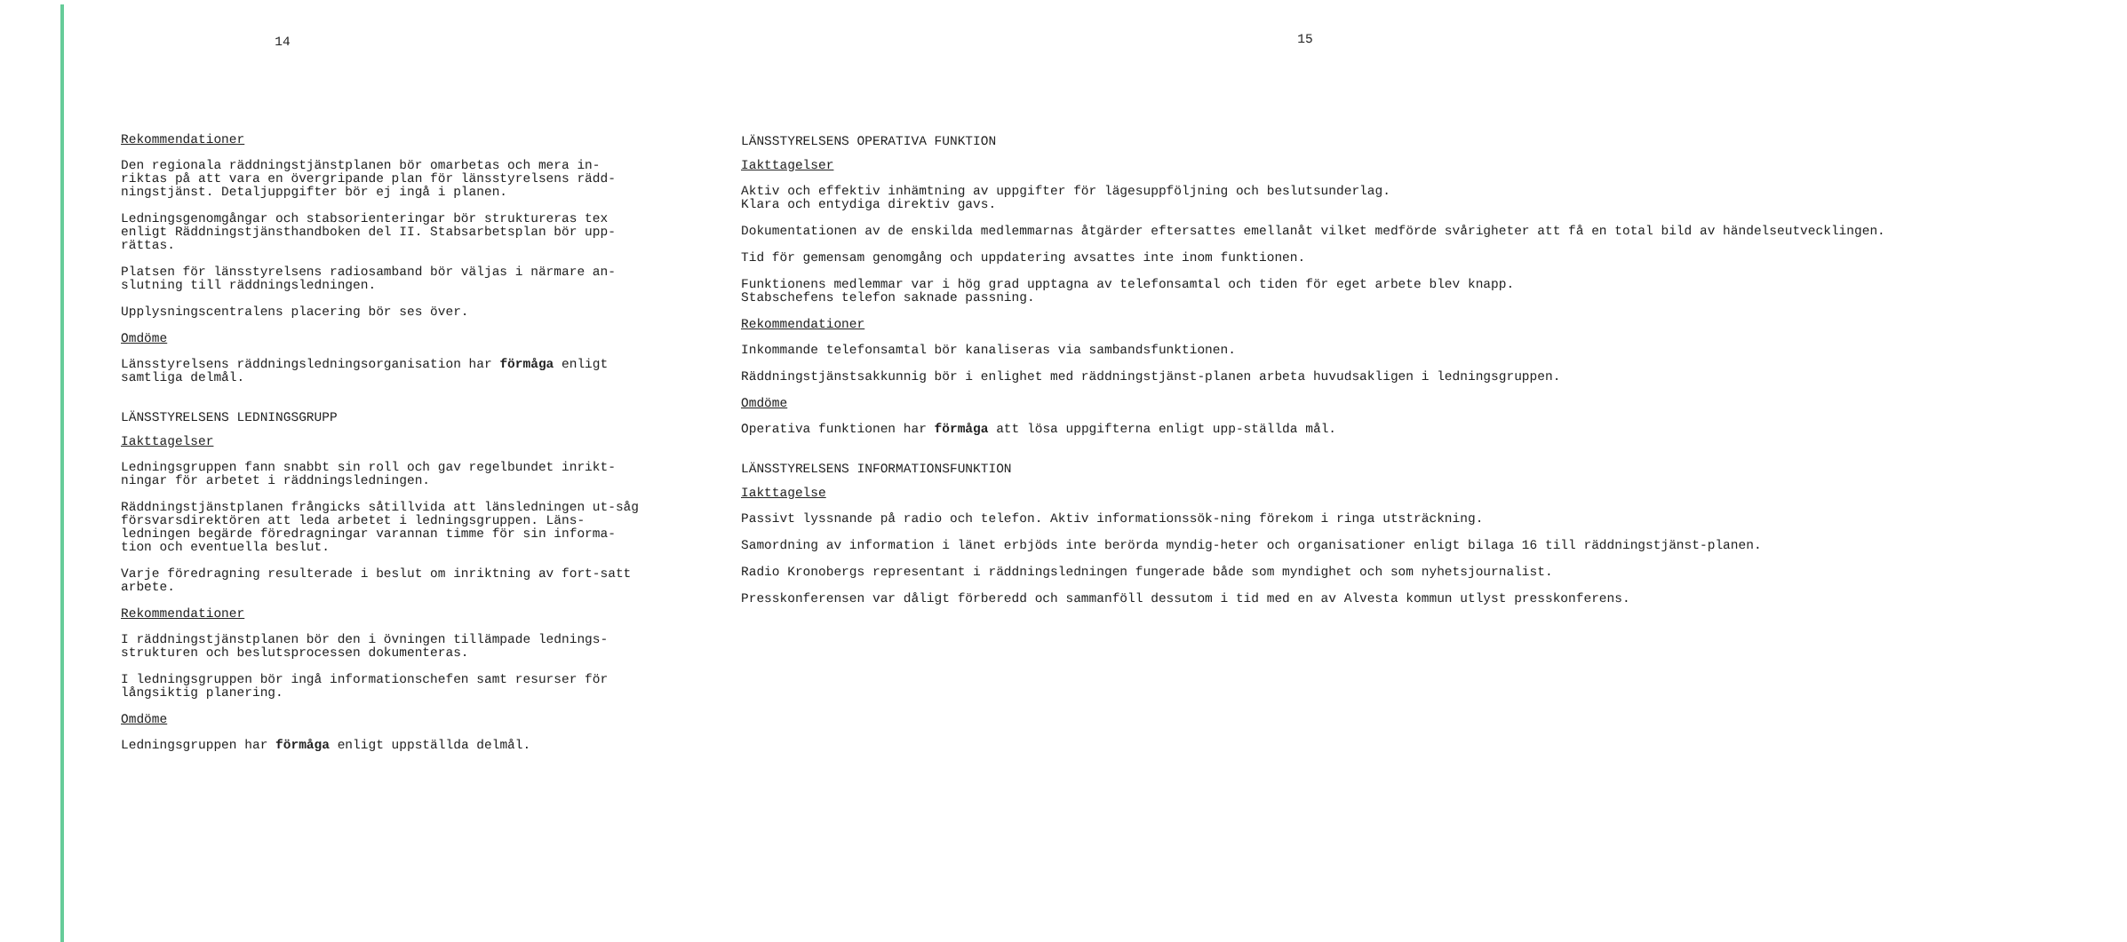14
Rekommendationer
Den regionala räddningstjänstplanen bör omarbetas och mera in-riktas på att vara en övergripande plan för länsstyrelsens rädd-ningstjänst. Detaljuppgifter bör ej ingå i planen.
Ledningsgenomgångar och stabsorienteringar bör struktureras tex enligt Räddningstjänsthandboken del II. Stabsarbetsplan bör upp-rättas.
Platsen för länsstyrelsens radiosamband bör väljas i närmare an-slutning till räddningsledningen.
Upplysningscentralens placering bör ses över.
Omdöme
Länsstyrelsens räddningsledningsorganisation har förmåga enligt samtliga delmål.
LÄNSSTYRELSENS LEDNINGSGRUPP
Iakttagelser
Ledningsgruppen fann snabbt sin roll och gav regelbundet inrikt-ningar för arbetet i räddningsledningen.
Räddningstjänstplanen frångicks såtillvida att länsledningen ut-såg försvarsdirektören att leda arbetet i ledningsgruppen. Läns-ledningen begärde föredragningar varannan timme för sin informa-tion och eventuella beslut.
Varje föredragning resulterade i beslut om inriktning av fort-satt arbete.
Rekommendationer
I räddningstjänstplanen bör den i övningen tillämpade lednings-strukturen och beslutsprocessen dokumenteras.
I ledningsgruppen bör ingå informationschefen samt resurser för långsiktig planering.
Omdöme
Ledningsgruppen har förmåga enligt uppställda delmål.
15
LÄNSSTYRELSENS OPERATIVA FUNKTION
Iakttagelser
Aktiv och effektiv inhämtning av uppgifter för lägesuppföljning och beslutsunderlag.
Klara och entydiga direktiv gavs.
Dokumentationen av de enskilda medlemmarnas åtgärder eftersattes emellanåt vilket medförde svårigheter att få en total bild av händelseutvecklingen.
Tid för gemensam genomgång och uppdatering avsattes inte inom funktionen.
Funktionens medlemmar var i hög grad upptagna av telefonsamtal och tiden för eget arbete blev knapp.
Stabschefens telefon saknade passning.
Rekommendationer
Inkommande telefonsamtal bör kanaliseras via sambandsfunktionen.
Räddningstjänstsakkunnig bör i enlighet med räddningstjänst-planen arbeta huvudsakligen i ledningsgruppen.
Omdöme
Operativa funktionen har förmåga att lösa uppgifterna enligt upp-ställda mål.
LÄNSSTYRELSENS INFORMATIONSFUNKTION
Iakttagelse
Passivt lyssnande på radio och telefon. Aktiv informationssök-ning förekom i ringa utsträckning.
Samordning av information i länet erbjöds inte berörda myndig-heter och organisationer enligt bilaga 16 till räddningstjänst-planen.
Radio Kronobergs representant i räddningsledningen fungerade både som myndighet och som nyhetsjournalist.
Presskonferensen var dåligt förberedd och sammanföll dessutom i tid med en av Alvesta kommun utlyst presskonferens.